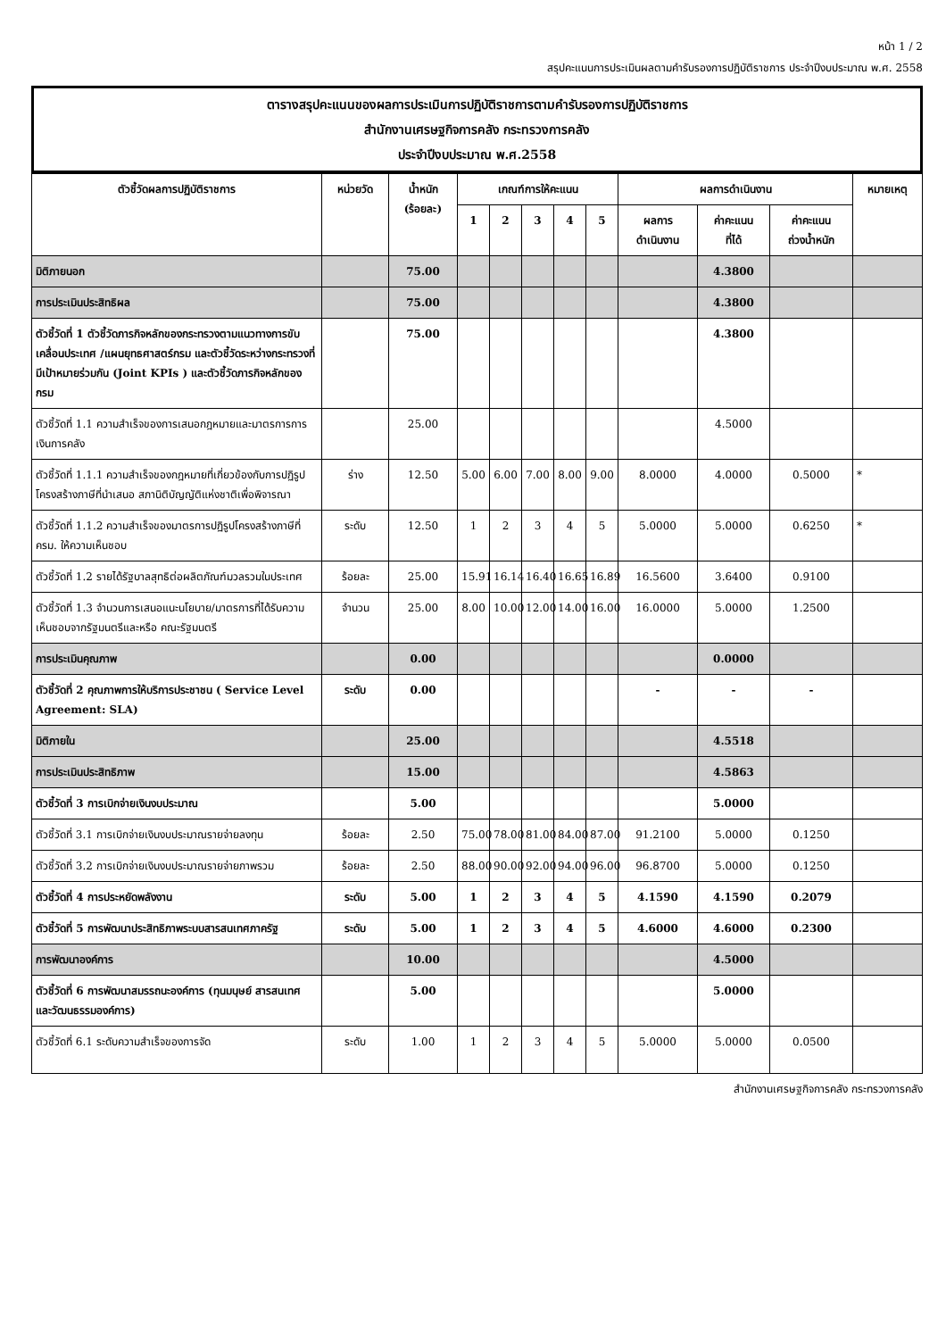หน้า 1 / 2
สรุปคะแนนการประเมินผลตามคำรับรองการปฏิบัติราชการ ประจำปีงบประมาณ พ.ศ. 2558
ตารางสรุปคะแนนของผลการประเมินการปฏิบัติราชการตามคำรับรองการปฏิบัติราชการ
สำนักงานเศรษฐกิจการคลัง กระทรวงการคลัง
ประจำปีงบประมาณ พ.ศ.2558
| ตัวชี้วัดผลการปฏิบัติราชการ | หน่วยวัด | น้ำหนัก (ร้อยละ) | เกณฑ์การให้คะแนน | | | | | ผลการดำเนินงาน | | | หมายเหตุ |
| --- | --- | --- | --- | --- | --- | --- | --- | --- | --- | --- | --- |
| | | | 1 | 2 | 3 | 4 | 5 | ผลการ ดำเนินงาน | ค่าคะแนน ที่ได้ | ค่าคะแนน ถ่วงน้ำหนัก | |
| มิติภายนอก | | 75.00 | | | | | | | 4.3800 | | |
| การประเมินประสิทธิผล | | 75.00 | | | | | | | 4.3800 | | |
| ตัวชี้วัดที่ 1 ตัวชี้วัดภารกิจหลักของกระทรวงตามแนวทางการขับเคลื่อนประเทศ /แผนยุทธศาสตร์กรม และตัวชี้วัดระหว่างกระทรวงที่มีเป้าหมายร่วมกัน (Joint KPIs ) และตัวชี้วัดภารกิจหลักของกรม | | 75.00 | | | | | | | 4.3800 | | |
| ตัวชี้วัดที่ 1.1 ความสำเร็จของการเสนอกฎหมายและมาตรการการเงินการคลัง | | 25.00 | | | | | | | 4.5000 | | |
| ตัวชี้วัดที่ 1.1.1 ความสำเร็จของกฎหมายที่เกี่ยวข้องกับการปฏิรูปโครงสร้างภาษีที่นำเสนอ สภานิติบัญญัติแห่งชาติเพื่อพิจารณา | ร่าง | 12.50 | 5.00 | 6.00 | 7.00 | 8.00 | 9.00 | 8.0000 | 4.0000 | 0.5000 | * |
| ตัวชี้วัดที่ 1.1.2 ความสำเร็จของมาตรการปฏิรูปโครงสร้างภาษีที่ ครม. ให้ความเห็นชอบ | ระดับ | 12.50 | 1 | 2 | 3 | 4 | 5 | 5.0000 | 5.0000 | 0.6250 | * |
| ตัวชี้วัดที่ 1.2 รายได้รัฐบาลสุทธิต่อผลิตภัณฑ์มวลรวมในประเทศ | ร้อยละ | 25.00 | 15.91 | 16.14 | 16.40 | 16.65 | 16.89 | 16.5600 | 3.6400 | 0.9100 | |
| ตัวชี้วัดที่ 1.3 จำนวนการเสนอแนะนโยบาย/มาตรการที่ได้รับความเห็นชอบจากรัฐมนตรีและหรือ คณะรัฐมนตรี | จำนวน | 25.00 | 8.00 | 10.00 | 12.00 | 14.00 | 16.00 | 16.0000 | 5.0000 | 1.2500 | |
| การประเมินคุณภาพ | | 0.00 | | | | | | | 0.0000 | | |
| ตัวชี้วัดที่ 2 คุณภาพการให้บริการประชาชน ( Service Level Agreement: SLA) | ระดับ | 0.00 | | | | | | - | - | - | |
| มิติภายใน | | 25.00 | | | | | | | 4.5518 | | |
| การประเมินประสิทธิภาพ | | 15.00 | | | | | | | 4.5863 | | |
| ตัวชี้วัดที่ 3 การเบิกจ่ายเงินงบประมาณ | | 5.00 | | | | | | | 5.0000 | | |
| ตัวชี้วัดที่ 3.1 การเบิกจ่ายเงินงบประมาณรายจ่ายลงทุน | ร้อยละ | 2.50 | 75.00 | 78.00 | 81.00 | 84.00 | 87.00 | 91.2100 | 5.0000 | 0.1250 | |
| ตัวชี้วัดที่ 3.2 การเบิกจ่ายเงินงบประมาณรายจ่ายภาพรวม | ร้อยละ | 2.50 | 88.00 | 90.00 | 92.00 | 94.00 | 96.00 | 96.8700 | 5.0000 | 0.1250 | |
| ตัวชี้วัดที่ 4 การประหยัดพลังงาน | ระดับ | 5.00 | 1 | 2 | 3 | 4 | 5 | 4.1590 | 4.1590 | 0.2079 | |
| ตัวชี้วัดที่ 5 การพัฒนาประสิทธิภาพระบบสารสนเทศภาครัฐ | ระดับ | 5.00 | 1 | 2 | 3 | 4 | 5 | 4.6000 | 4.6000 | 0.2300 | |
| การพัฒนาองค์การ | | 10.00 | | | | | | | 4.5000 | | |
| ตัวชี้วัดที่ 6 การพัฒนาสมรรถนะองค์การ (ทุนมนุษย์ สารสนเทศ และวัฒนธรรมองค์การ) | | 5.00 | | | | | | | 5.0000 | | |
| ตัวชี้วัดที่ 6.1 ระดับความสำเร็จของการจัด | ระดับ | 1.00 | 1 | 2 | 3 | 4 | 5 | 5.0000 | 5.0000 | 0.0500 | |
สำนักงานเศรษฐกิจการคลัง กระทรวงการคลัง